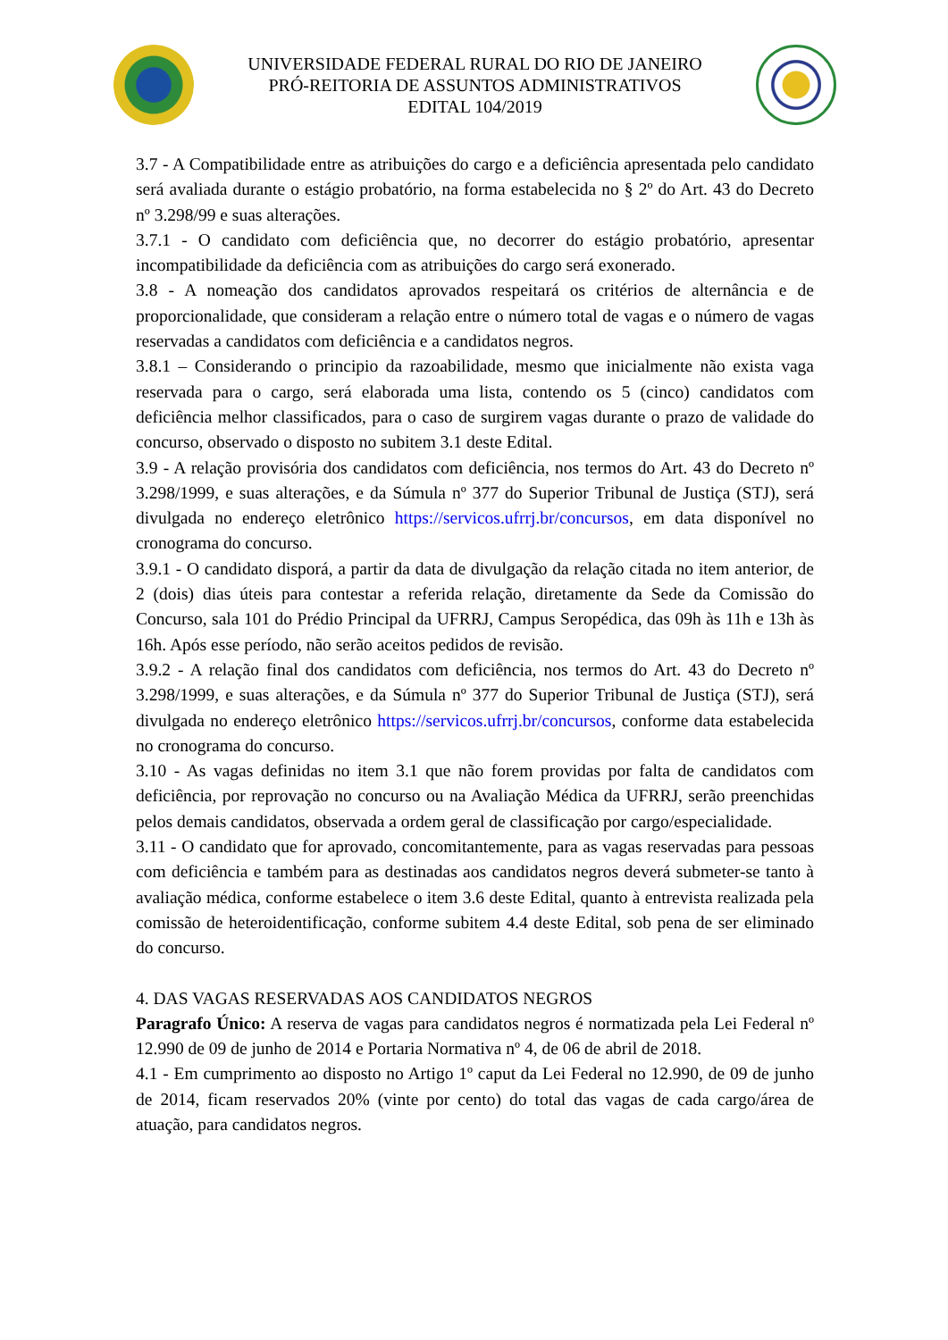UNIVERSIDADE FEDERAL RURAL DO RIO DE JANEIRO
PRÓ-REITORIA DE ASSUNTOS ADMINISTRATIVOS
EDITAL 104/2019
3.7 - A Compatibilidade entre as atribuições do cargo e a deficiência apresentada pelo candidato será avaliada durante o estágio probatório, na forma estabelecida no § 2º do Art. 43 do Decreto nº 3.298/99 e suas alterações.
3.7.1 - O candidato com deficiência que, no decorrer do estágio probatório, apresentar incompatibilidade da deficiência com as atribuições do cargo será exonerado.
3.8 - A nomeação dos candidatos aprovados respeitará os critérios de alternância e de proporcionalidade, que consideram a relação entre o número total de vagas e o número de vagas reservadas a candidatos com deficiência e a candidatos negros.
3.8.1 – Considerando o principio da razoabilidade, mesmo que inicialmente não exista vaga reservada para o cargo, será elaborada uma lista, contendo os 5 (cinco) candidatos com deficiência melhor classificados, para o caso de surgirem vagas durante o prazo de validade do concurso, observado o disposto no subitem 3.1 deste Edital.
3.9 - A relação provisória dos candidatos com deficiência, nos termos do Art. 43 do Decreto nº 3.298/1999, e suas alterações, e da Súmula nº 377 do Superior Tribunal de Justiça (STJ), será divulgada no endereço eletrônico https://servicos.ufrrj.br/concursos, em data disponível no cronograma do concurso.
3.9.1 - O candidato disporá, a partir da data de divulgação da relação citada no item anterior, de 2 (dois) dias úteis para contestar a referida relação, diretamente da Sede da Comissão do Concurso, sala 101 do Prédio Principal da UFRRJ, Campus Seropédica, das 09h às 11h e 13h às 16h. Após esse período, não serão aceitos pedidos de revisão.
3.9.2 - A relação final dos candidatos com deficiência, nos termos do Art. 43 do Decreto nº 3.298/1999, e suas alterações, e da Súmula nº 377 do Superior Tribunal de Justiça (STJ), será divulgada no endereço eletrônico https://servicos.ufrrj.br/concursos, conforme data estabelecida no cronograma do concurso.
3.10 - As vagas definidas no item 3.1 que não forem providas por falta de candidatos com deficiência, por reprovação no concurso ou na Avaliação Médica da UFRRJ, serão preenchidas pelos demais candidatos, observada a ordem geral de classificação por cargo/especialidade.
3.11 - O candidato que for aprovado, concomitantemente, para as vagas reservadas para pessoas com deficiência e também para as destinadas aos candidatos negros deverá submeter-se tanto à avaliação médica, conforme estabelece o item 3.6 deste Edital, quanto à entrevista realizada pela comissão de heteroidentificação, conforme subitem 4.4 deste Edital, sob pena de ser eliminado do concurso.
4. DAS VAGAS RESERVADAS AOS CANDIDATOS NEGROS
Paragrafo Único: A reserva de vagas para candidatos negros é normatizada pela Lei Federal nº 12.990 de 09 de junho de 2014 e Portaria Normativa nº 4, de 06 de abril de 2018.
4.1 - Em cumprimento ao disposto no Artigo 1º caput da Lei Federal no 12.990, de 09 de junho de 2014, ficam reservados 20% (vinte por cento) do total das vagas de cada cargo/área de atuação, para candidatos negros.